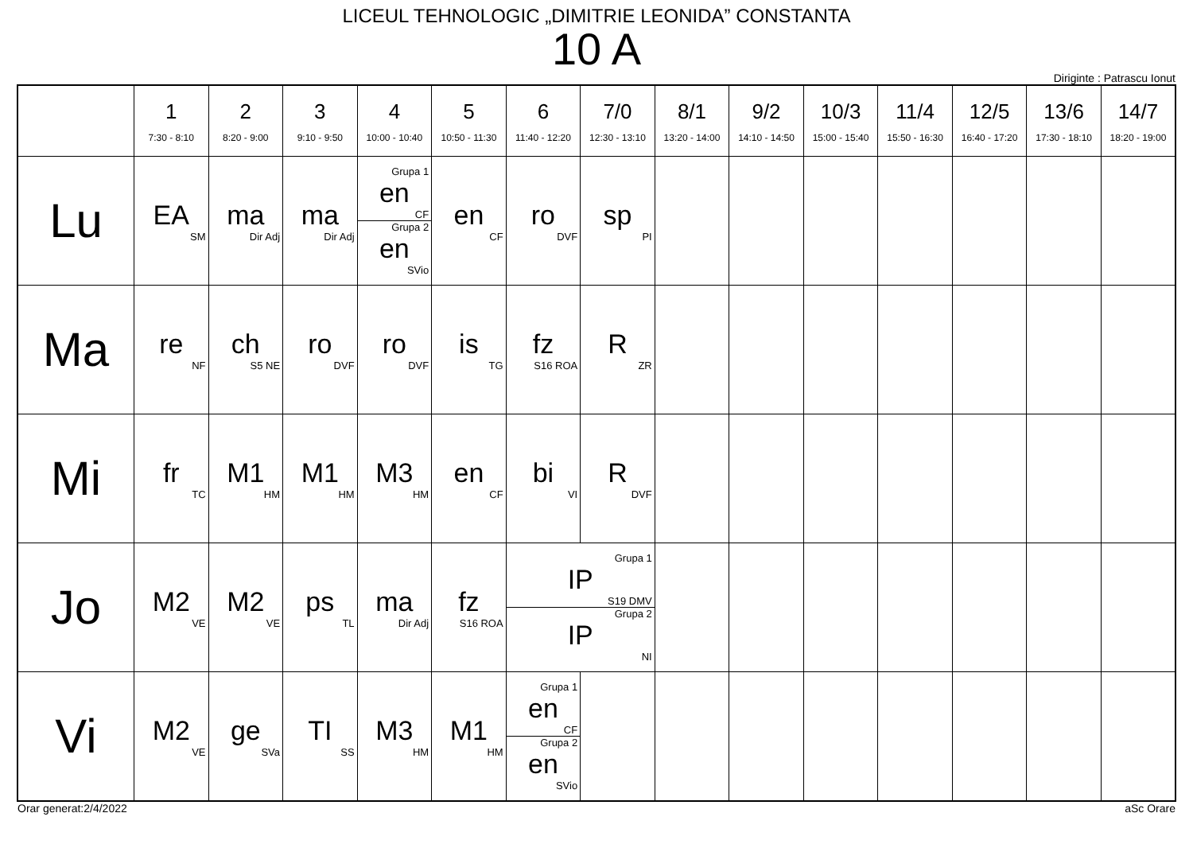LICEUL TEHNOLOGIC „DIMITRIE LEONIDA” CONSTANTA
10 A
Diriginte : Patrascu Ionut
| | 1 7:30 - 8:10 | 2 8:20 - 9:00 | 3 9:10 - 9:50 | 4 10:00 - 10:40 | 5 10:50 - 11:30 | 6 11:40 - 12:20 | 7/0 12:30 - 13:10 | 8/1 13:20 - 14:00 | 9/2 14:10 - 14:50 | 10/3 15:00 - 15:40 | 11/4 15:50 - 16:30 | 12/5 16:40 - 17:20 | 13/6 17:30 - 18:10 | 14/7 18:20 - 19:00 |
| --- | --- | --- | --- | --- | --- | --- | --- | --- | --- | --- | --- | --- | --- | --- |
| Lu | EA SM | ma Dir Adj | ma Dir Adj | Grupa 1 en CF Grupa 2 en SVio | en CF | ro DVF | sp PI | | | | | | | |
| Ma | re NF | ch S5 NE | ro DVF | ro DVF | is TG | fz S16 ROA | R ZR | | | | | | | |
| Mi | fr TC | M1 HM | M1 HM | M3 HM | en CF | bi VI | R DVF | | | | | | | |
| Jo | M2 VE | M2 VE | ps TL | ma Dir Adj | fz S16 ROA | Grupa 1 IP S19 DMV Grupa 2 IP NI | | | | | | | | |
| Vi | M2 VE | ge SVa | TI SS | M3 HM | M1 HM | Grupa 1 en CF Grupa 2 en SVio | | | | | | | | |
Orar generat:2/4/2022 aSc Orare